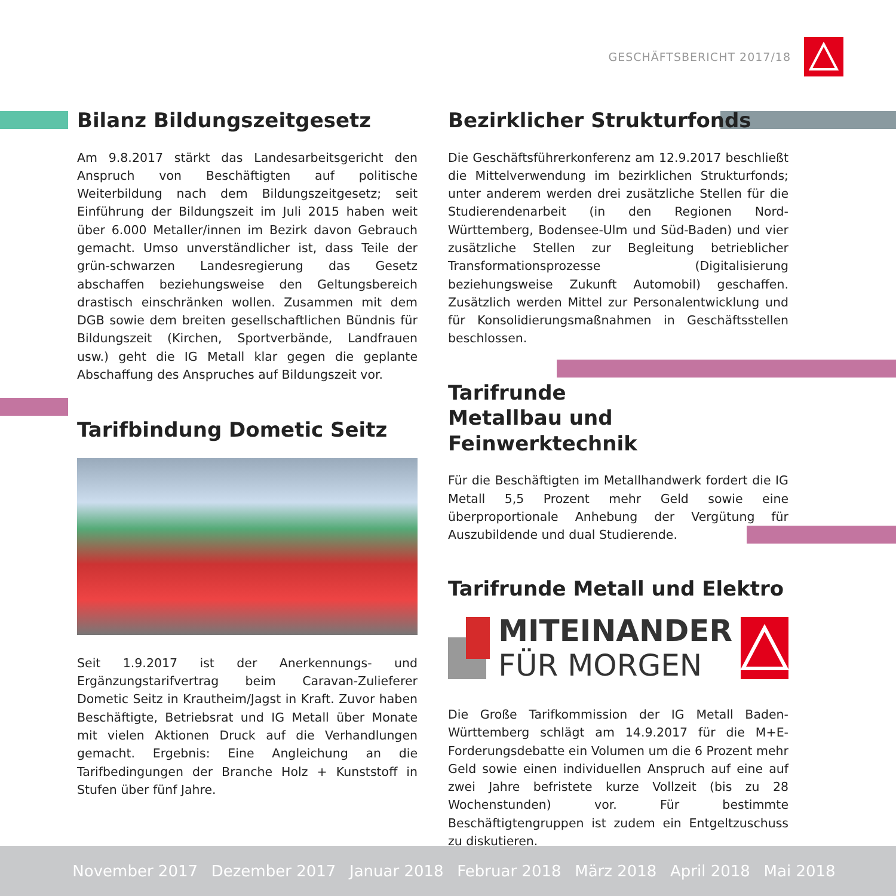GESCHÄFTSBERICHT 2017/18
Bilanz Bildungszeitgesetz
Am 9.8.2017 stärkt das Landesarbeitsgericht den Anspruch von Beschäftigten auf politische Weiterbildung nach dem Bildungszeitgesetz; seit Einführung der Bildungszeit im Juli 2015 haben weit über 6.000 Metaller/innen im Bezirk davon Gebrauch gemacht. Umso unverständlicher ist, dass Teile der grün-schwarzen Landesregierung das Gesetz abschaffen beziehungsweise den Geltungsbereich drastisch einschränken wollen. Zusammen mit dem DGB sowie dem breiten gesellschaftlichen Bündnis für Bildungszeit (Kirchen, Sportverbände, Landfrauen usw.) geht die IG Metall klar gegen die geplante Abschaffung des Anspruches auf Bildungszeit vor.
Tarifbindung Dometic Seitz
Seit 1.9.2017 ist der Anerkennungs- und Ergänzungstarifvertrag beim Caravan-Zulieferer Dometic Seitz in Krautheim/Jagst in Kraft. Zuvor haben Beschäftigte, Betriebsrat und IG Metall über Monate mit vielen Aktionen Druck auf die Verhandlungen gemacht. Ergebnis: Eine Angleichung an die Tarifbedingungen der Branche Holz + Kunststoff in Stufen über fünf Jahre.
Bezirklicher Strukturfonds
Die Geschäftsführerkonferenz am 12.9.2017 beschließt die Mittelverwendung im bezirklichen Strukturfonds; unter anderem werden drei zusätzliche Stellen für die Studierendenarbeit (in den Regionen Nord-Württemberg, Bodensee-Ulm und Süd-Baden) und vier zusätzliche Stellen zur Begleitung betrieblicher Transformationsprozesse (Digitalisierung beziehungsweise Zukunft Automobil) geschaffen. Zusätzlich werden Mittel zur Personalentwicklung und für Konsolidierungsmaßnahmen in Geschäftsstellen beschlossen.
Tarifrunde
Metallbau und Feinwerktechnik
Für die Beschäftigten im Metallhandwerk fordert die IG Metall 5,5 Prozent mehr Geld sowie eine überproportionale Anhebung der Vergütung für Auszubildende und dual Studierende.
Tarifrunde Metall und Elektro
MITEINANDER
FÜR MORGEN
Die Große Tarifkommission der IG Metall Baden-Württemberg schlägt am 14.9.2017 für die M+E-Forderungsdebatte ein Volumen um die 6 Prozent mehr Geld sowie einen individuellen Anspruch auf eine auf zwei Jahre befristete kurze Vollzeit (bis zu 28 Wochenstunden) vor. Für bestimmte Beschäftigtengruppen ist zudem ein Entgeltzuschuss zu diskutieren.
November 2017 Dezember 2017 Januar 2018 Februar 2018 März 2018 April 2018 Mai 2018